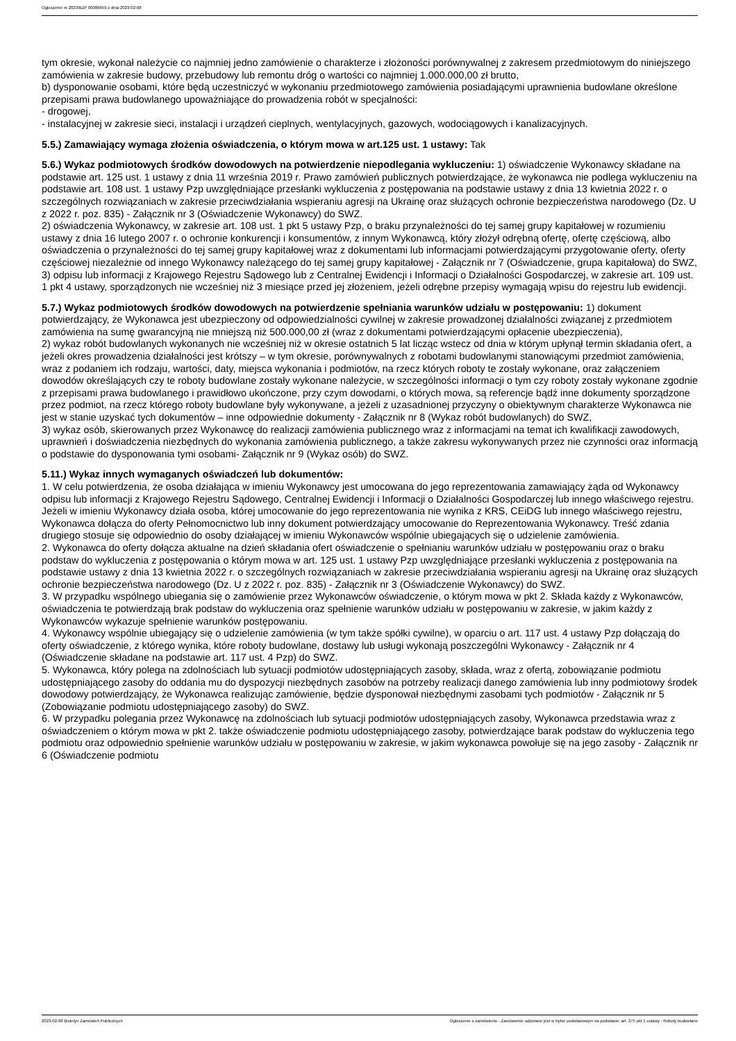Ogłoszenie nr 2023/BZP 00086659 z dnia 2023-02-08
tym okresie, wykonał należycie co najmniej jedno zamówienie o charakterze i złożoności porównywalnej z zakresem przedmiotowym do niniejszego zamówienia w zakresie budowy, przebudowy lub remontu dróg o wartości co najmniej 1.000.000,00 zł brutto,
b) dysponowanie osobami, które będą uczestniczyć w wykonaniu przedmiotowego zamówienia posiadającymi uprawnienia budowlane określone przepisami prawa budowlanego upoważniające do prowadzenia robót w specjalności:
- drogowej,
- instalacyjnej w zakresie sieci, instalacji i urządzeń cieplnych, wentylacyjnych, gazowych, wodociągowych i kanalizacyjnych.
5.5.) Zamawiający wymaga złożenia oświadczenia, o którym mowa w art.125 ust. 1 ustawy: Tak
5.6.) Wykaz podmiotowych środków dowodowych na potwierdzenie niepodlegania wykluczeniu: 1) oświadczenie Wykonawcy składane na podstawie art. 125 ust. 1 ustawy z dnia 11 września 2019 r. Prawo zamówień publicznych potwierdzające, że wykonawca nie podlega wykluczeniu na podstawie art. 108 ust. 1 ustawy Pzp uwzględniające przesłanki wykluczenia z postępowania na podstawie ustawy z dnia 13 kwietnia 2022 r. o szczególnych rozwiązaniach w zakresie przeciwdziałania wspieraniu agresji na Ukrainę oraz służących ochronie bezpieczeństwa narodowego (Dz. U z 2022 r. poz. 835) - Załącznik nr 3 (Oświadczenie Wykonawcy) do SWZ.
2) oświadczenia Wykonawcy, w zakresie art. 108 ust. 1 pkt 5 ustawy Pzp, o braku przynależności do tej samej grupy kapitałowej w rozumieniu ustawy z dnia 16 lutego 2007 r. o ochronie konkurencji i konsumentów, z innym Wykonawcą, który złożył odrębną ofertę, ofertę częściową, albo oświadczenia o przynależności do tej samej grupy kapitałowej wraz z dokumentami lub informacjami potwierdzającymi przygotowanie oferty, oferty częściowej niezależnie od innego Wykonawcy należącego do tej samej grupy kapitałowej - Załącznik nr 7 (Oświadczenie, grupa kapitałowa) do SWZ,
3) odpisu lub informacji z Krajowego Rejestru Sądowego lub z Centralnej Ewidencji i Informacji o Działalności Gospodarczej, w zakresie art. 109 ust. 1 pkt 4 ustawy, sporządzonych nie wcześniej niż 3 miesiące przed jej złożeniem, jeżeli odrębne przepisy wymagają wpisu do rejestru lub ewidencji.
5.7.) Wykaz podmiotowych środków dowodowych na potwierdzenie spełniania warunków udziału w postępowaniu: 1) dokument potwierdzający, że Wykonawca jest ubezpieczony od odpowiedzialności cywilnej w zakresie prowadzonej działalności związanej z przedmiotem zamówienia na sumę gwarancyjną nie mniejszą niż 500.000,00 zł (wraz z dokumentami potwierdzającymi opłacenie ubezpieczenia),
2) wykaz robót budowlanych wykonanych nie wcześniej niż w okresie ostatnich 5 lat licząc wstecz od dnia w którym upłynął termin składania ofert, a jeżeli okres prowadzenia działalności jest krótszy – w tym okresie, porównywalnych z robotami budowlanymi stanowiącymi przedmiot zamówienia, wraz z podaniem ich rodzaju, wartości, daty, miejsca wykonania i podmiotów, na rzecz których roboty te zostały wykonane, oraz załączeniem dowodów określających czy te roboty budowlane zostały wykonane należycie, w szczególności informacji o tym czy roboty zostały wykonane zgodnie z przepisami prawa budowlanego i prawidłowo ukończone, przy czym dowodami, o których mowa, są referencje bądź inne dokumenty sporządzone przez podmiot, na rzecz którego roboty budowlane były wykonywane, a jeżeli z uzasadnionej przyczyny o obiektywnym charakterze Wykonawca nie jest w stanie uzyskać tych dokumentów – inne odpowiednie dokumenty - Załącznik nr 8 (Wykaz robót budowlanych) do SWZ,
3) wykaz osób, skierowanych przez Wykonawcę do realizacji zamówienia publicznego wraz z informacjami na temat ich kwalifikacji zawodowych, uprawnień i doświadczenia niezbędnych do wykonania zamówienia publicznego, a także zakresu wykonywanych przez nie czynności oraz informacją o podstawie do dysponowania tymi osobami- Załącznik nr 9 (Wykaz osób) do SWZ.
5.11.) Wykaz innych wymaganych oświadczeń lub dokumentów:
1. W celu potwierdzenia, że osoba działająca w imieniu Wykonawcy jest umocowana do jego reprezentowania zamawiający żąda od Wykonawcy odpisu lub informacji z Krajowego Rejestru Sądowego, Centralnej Ewidencji i Informacji o Działalności Gospodarczej lub innego właściwego rejestru. Jeżeli w imieniu Wykonawcy działa osoba, której umocowanie do jego reprezentowania nie wynika z KRS, CEiDG lub innego właściwego rejestru, Wykonawca dołącza do oferty Pełnomocnictwo lub inny dokument potwierdzający umocowanie do Reprezentowania Wykonawcy. Treść zdania drugiego stosuje się odpowiednio do osoby działającej w imieniu Wykonawców wspólnie ubiegających się o udzielenie zamówienia.
2. Wykonawca do oferty dołącza aktualne na dzień składania ofert oświadczenie o spełnianiu warunków udziału w postępowaniu oraz o braku podstaw do wykluczenia z postępowania o którym mowa w art. 125 ust. 1 ustawy Pzp uwzględniające przesłanki wykluczenia z postępowania na podstawie ustawy z dnia 13 kwietnia 2022 r. o szczególnych rozwiązaniach w zakresie przeciwdziałania wspieraniu agresji na Ukrainę oraz służących ochronie bezpieczeństwa narodowego (Dz. U z 2022 r. poz. 835) - Załącznik nr 3 (Oświadczenie Wykonawcy) do SWZ.
3. W przypadku wspólnego ubiegania się o zamówienie przez Wykonawców oświadczenie, o którym mowa w pkt 2. Składa każdy z Wykonawców, oświadczenia te potwierdzają brak podstaw do wykluczenia oraz spełnienie warunków udziału w postępowaniu w zakresie, w jakim każdy z Wykonawców wykazuje spełnienie warunków postępowaniu.
4. Wykonawcy wspólnie ubiegający się o udzielenie zamówienia (w tym także spółki cywilne), w oparciu o art. 117 ust. 4 ustawy Pzp dołączają do oferty oświadczenie, z którego wynika, które roboty budowlane, dostawy lub usługi wykonają poszczególni Wykonawcy - Załącznik nr 4 (Oświadczenie składane na podstawie art. 117 ust. 4 Pzp) do SWZ.
5. Wykonawca, który polega na zdolnościach lub sytuacji podmiotów udostępniających zasoby, składa, wraz z ofertą, zobowiązanie podmiotu udostępniającego zasoby do oddania mu do dyspozycji niezbędnych zasobów na potrzeby realizacji danego zamówienia lub inny podmiotowy środek dowodowy potwierdzający, że Wykonawca realizując zamówienie, będzie dysponował niezbędnymi zasobami tych podmiotów - Załącznik nr 5 (Zobowiązanie podmiotu udostępniającego zasoby) do SWZ.
6. W przypadku polegania przez Wykonawcę na zdolnościach lub sytuacji podmiotów udostępniających zasoby, Wykonawca przedstawia wraz z oświadczeniem o którym mowa w pkt 2. także oświadczenie podmiotu udostępniającego zasoby, potwierdzające barak podstaw do wykluczenia tego podmiotu oraz odpowiednio spełnienie warunków udziału w postępowaniu w zakresie, w jakim wykonawca powołuje się na jego zasoby - Załącznik nr 6 (Oświadczenie podmiotu
2023-02-08 Biuletyn Zamówień Publicznych Ogłoszenie o zamówieniu - Zamówienie udzielane jest w trybie podstawowym na podstawie: art. 275 pkt 1 ustawy - Roboty budowlane